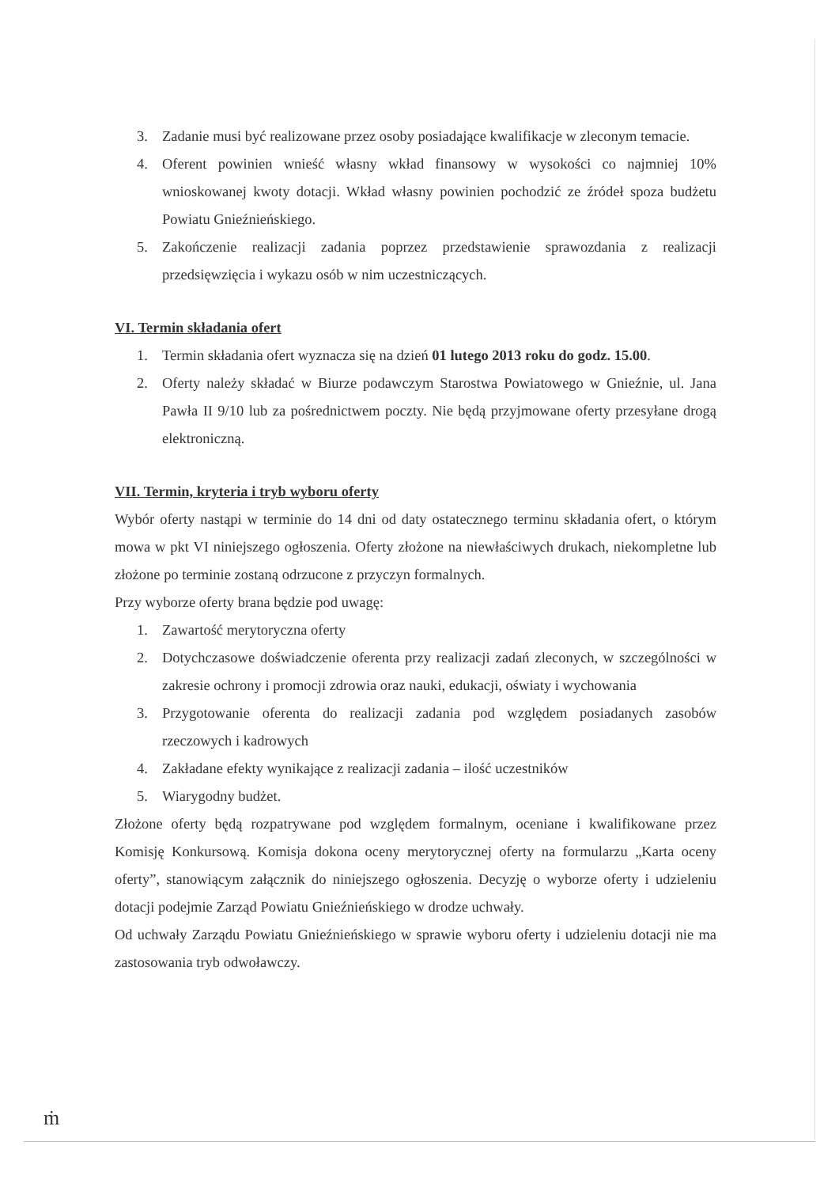3. Zadanie musi być realizowane przez osoby posiadające kwalifikacje w zleconym temacie.
4. Oferent powinien wnieść własny wkład finansowy w wysokości co najmniej 10% wnioskowanej kwoty dotacji. Wkład własny powinien pochodzić ze źródeł spoza budżetu Powiatu Gnieźnieńskiego.
5. Zakończenie realizacji zadania poprzez przedstawienie sprawozdania z realizacji przedsięwzięcia i wykazu osób w nim uczestniczących.
VI. Termin składania ofert
1. Termin składania ofert wyznacza się na dzień 01 lutego 2013 roku do godz. 15.00.
2. Oferty należy składać w Biurze podawczym Starostwa Powiatowego w Gnieźnie, ul. Jana Pawła II 9/10 lub za pośrednictwem poczty. Nie będą przyjmowane oferty przesyłane drogą elektroniczną.
VII. Termin, kryteria i tryb wyboru oferty
Wybór oferty nastąpi w terminie do 14 dni od daty ostatecznego terminu składania ofert, o którym mowa w pkt VI niniejszego ogłoszenia. Oferty złożone na niewłaściwych drukach, niekompletne lub złożone po terminie zostaną odrzucone z przyczyn formalnych.
Przy wyborze oferty brana będzie pod uwagę:
1. Zawartość merytoryczna oferty
2. Dotychczasowe doświadczenie oferenta przy realizacji zadań zleconych, w szczególności w zakresie ochrony i promocji zdrowia oraz nauki, edukacji, oświaty i wychowania
3. Przygotowanie oferenta do realizacji zadania pod względem posiadanych zasobów rzeczowych i kadrowych
4. Zakładane efekty wynikające z realizacji zadania – ilość uczestników
5. Wiarygodny budżet.
Złożone oferty będą rozpatrywane pod względem formalnym, oceniane i kwalifikowane przez Komisję Konkursową. Komisja dokona oceny merytorycznej oferty na formularzu „Karta oceny oferty”, stanowiącym załącznik do niniejszego ogłoszenia. Decyzję o wyborze oferty i udzieleniu dotacji podejmie Zarząd Powiatu Gnieźnieńskiego w drodze uchwały.
Od uchwały Zarządu Powiatu Gnieźnieńskiego w sprawie wyboru oferty i udzieleniu dotacji nie ma zastosowania tryb odwoławczy.
ṁ